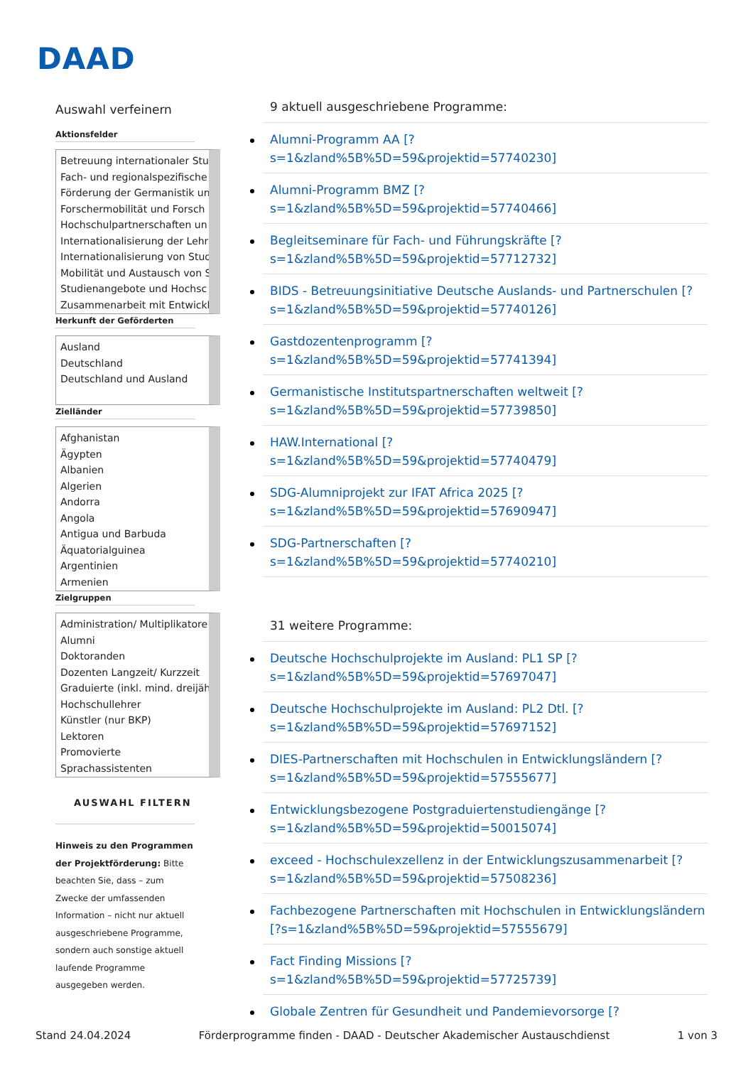DAAD
Auswahl verfeinern
Aktionsfelder
Betreuung internationaler Stu
Fach- und regionalspezifische
Förderung der Germanistik un
Forschermobilität und Forsch
Hochschulpartnerschaften un
Internationalisierung der Lehr
Internationalisierung von Stud
Mobilität und Austausch von S
Studienangebote und Hochsc
Zusammenarbeit mit Entwickl
Herkunft der Geförderten
Ausland
Deutschland
Deutschland und Ausland
Zielländer
Afghanistan
Ägypten
Albanien
Algerien
Andorra
Angola
Antigua und Barbuda
Äquatorialguinea
Argentinien
Armenien
Zielgruppen
Administration/ Multiplikatore
Alumni
Doktoranden
Dozenten Langzeit/ Kurzzeit
Graduierte (inkl. mind. dreijäh
Hochschullehrer
Künstler (nur BKP)
Lektoren
Promovierte
Sprachassistenten
AUSWAHL FILTERN
Hinweis zu den Programmen der Projektförderung: Bitte beachten Sie, dass – zum Zwecke der umfassenden Information – nicht nur aktuell ausgeschriebene Programme, sondern auch sonstige aktuell laufende Programme ausgegeben werden.
9 aktuell ausgeschriebene Programme:
Alumni-Programm AA [?
s=1&zland%5B%5D=59&projektid=57740230]
Alumni-Programm BMZ [?
s=1&zland%5B%5D=59&projektid=57740466]
Begleitseminare für Fach- und Führungskräfte [?
s=1&zland%5B%5D=59&projektid=57712732]
BIDS - Betreuungsinitiative Deutsche Auslands- und Partnerschulen [?
s=1&zland%5B%5D=59&projektid=57740126]
Gastdozentenprogramm [?
s=1&zland%5B%5D=59&projektid=57741394]
Germanistische Institutspartnerschaften weltweit [?
s=1&zland%5B%5D=59&projektid=57739850]
HAW.International [?
s=1&zland%5B%5D=59&projektid=57740479]
SDG-Alumniprojekt zur IFAT Africa 2025 [?
s=1&zland%5B%5D=59&projektid=57690947]
SDG-Partnerschaften [?
s=1&zland%5B%5D=59&projektid=57740210]
31 weitere Programme:
Deutsche Hochschulprojekte im Ausland: PL1 SP [?
s=1&zland%5B%5D=59&projektid=57697047]
Deutsche Hochschulprojekte im Ausland: PL2 Dtl. [?
s=1&zland%5B%5D=59&projektid=57697152]
DIES-Partnerschaften mit Hochschulen in Entwicklungsländern [?
s=1&zland%5B%5D=59&projektid=57555677]
Entwicklungsbezogene Postgraduiertenstudiengänge [?
s=1&zland%5B%5D=59&projektid=50015074]
exceed - Hochschulexzellenz in der Entwicklungszusammenarbeit [?
s=1&zland%5B%5D=59&projektid=57508236]
Fachbezogene Partnerschaften mit Hochschulen in Entwicklungsländern
[?s=1&zland%5B%5D=59&projektid=57555679]
Fact Finding Missions [?
s=1&zland%5B%5D=59&projektid=57725739]
Globale Zentren für Gesundheit und Pandemievorsorge [?
Stand 24.04.2024 Förderprogramme finden - DAAD - Deutscher Akademischer Austauschdienst 1 von 3